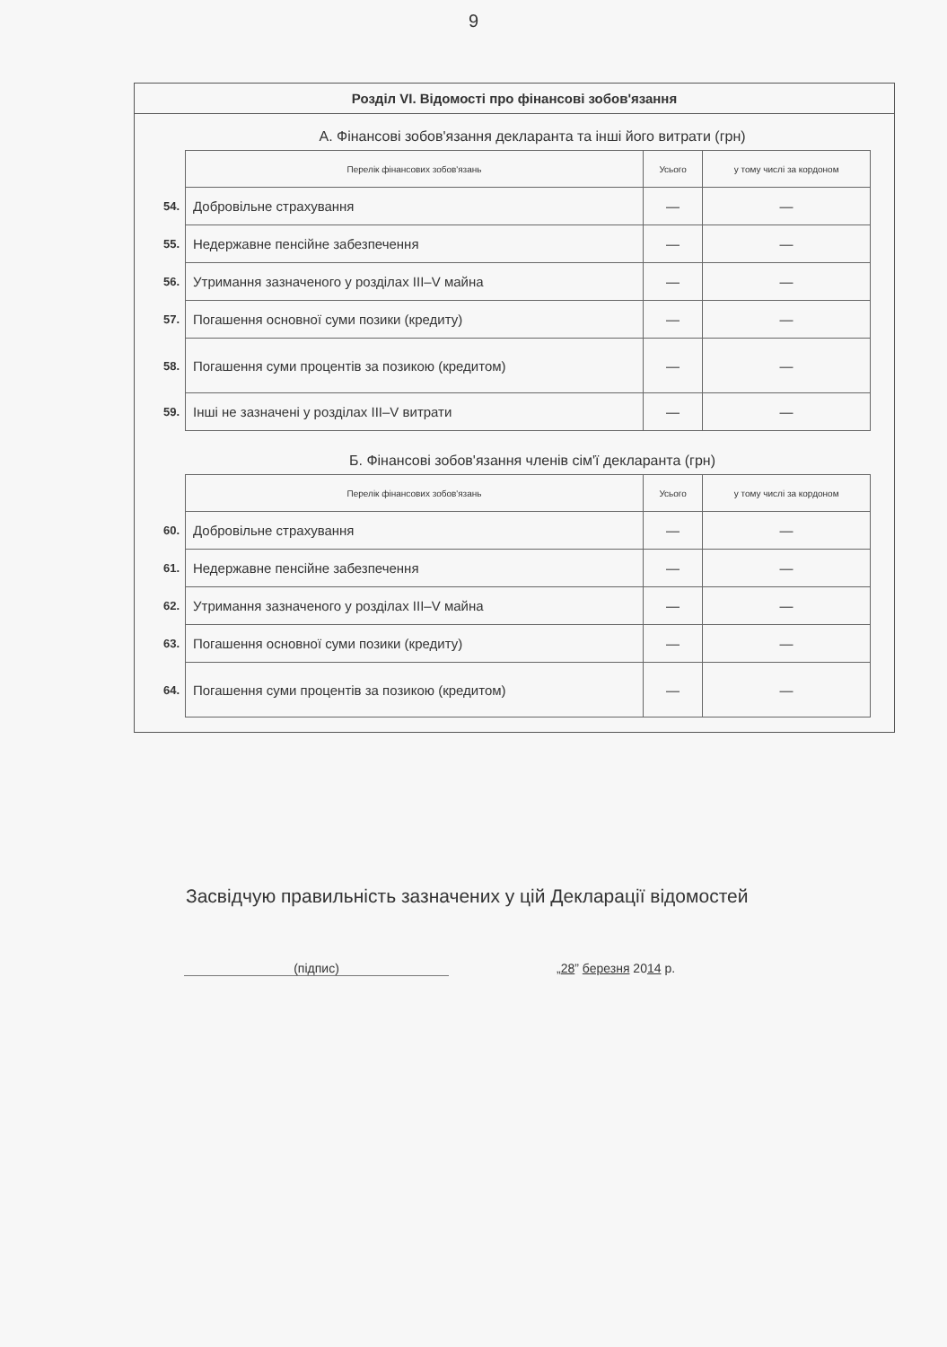9
Розділ VI. Відомості про фінансові зобов'язання
А. Фінансові зобов'язання декларанта та інші його витрати (грн)
| | Перелік фінансових зобов'язань | Усього | у тому числі за кордоном |
| 54. | Добровільне страхування | — | — |
| 55. | Недержавне пенсійне забезпечення | — | — |
| 56. | Утримання зазначеного у розділах III–V майна | — | — |
| 57. | Погашення основної суми позики (кредиту) | — | — |
| 58. | Погашення суми процентів за позикою (кредитом) | — | — |
| 59. | Інші не зазначені у розділах III–V витрати | — | — |
Б. Фінансові зобов'язання членів сім'ї декларанта (грн)
| | Перелік фінансових зобов'язань | Усього | у тому числі за кордоном |
| 60. | Добровільне страхування | — | — |
| 61. | Недержавне пенсійне забезпечення | — | — |
| 62. | Утримання зазначеного у розділах III–V майна | — | — |
| 63. | Погашення основної суми позики (кредиту) | — | — |
| 64. | Погашення суми процентів за позикою (кредитом) | — | — |
Засвідчую правильність зазначених у цій Декларації відомостей
(підпис) „28” березня 2014 р.